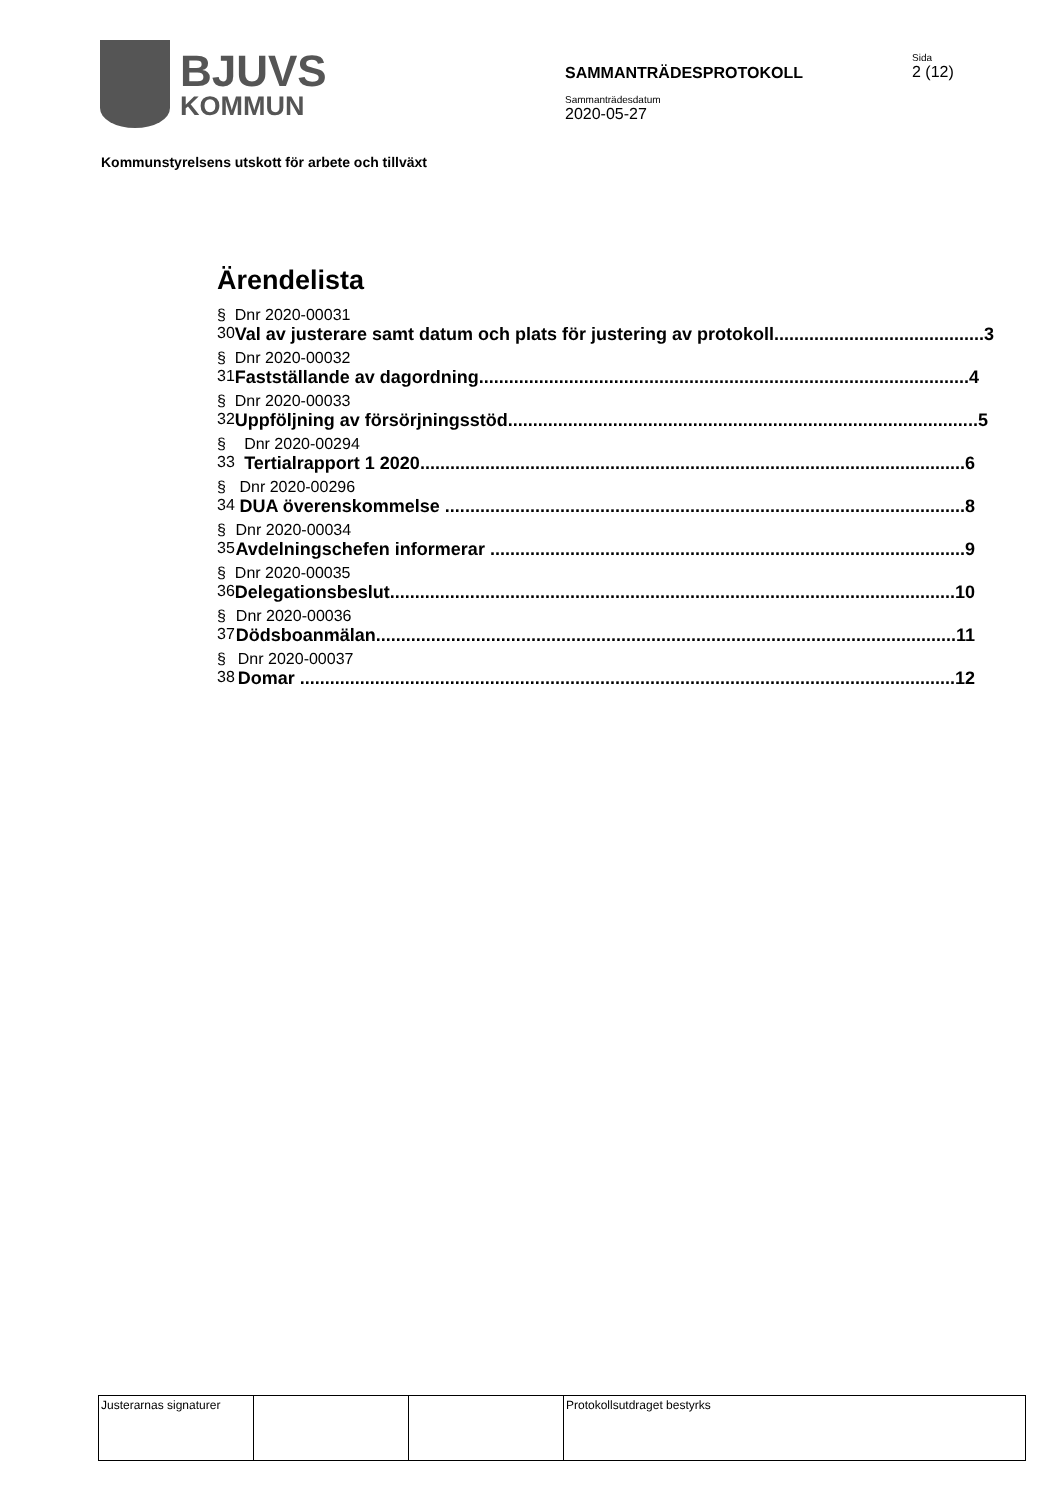BJUVS
KOMMUN
SAMMANTRÄDESPROTOKOLL
Sammanträdesdatum
2020-05-27
Sida
2 (12)
Kommunstyrelsens utskott för arbete och tillväxt
Ärendelista
§ 30 Dnr 2020-00031
Val av justerare samt datum och plats för justering av protokoll.......................................... 3
§ 31 Dnr 2020-00032
Fastställande av dagordning.................................................................................................. 4
§ 32 Dnr 2020-00033
Uppföljning av försörjningsstöd.............................................................................................. 5
§ 33 Dnr 2020-00294
Tertialrapport 1 2020............................................................................................................. 6
§ 34 Dnr 2020-00296
DUA överenskommelse ........................................................................................................ 8
§ 35 Dnr 2020-00034
Avdelningschefen informerar ............................................................................................... 9
§ 36 Dnr 2020-00035
Delegationsbeslut................................................................................................................. 10
§ 37 Dnr 2020-00036
Dödsboanmälan.................................................................................................................... 11
§ 38 Dnr 2020-00037
Domar ................................................................................................................................... 12
| Justerarnas signaturer | | | Protokollsutdraget bestyrks |